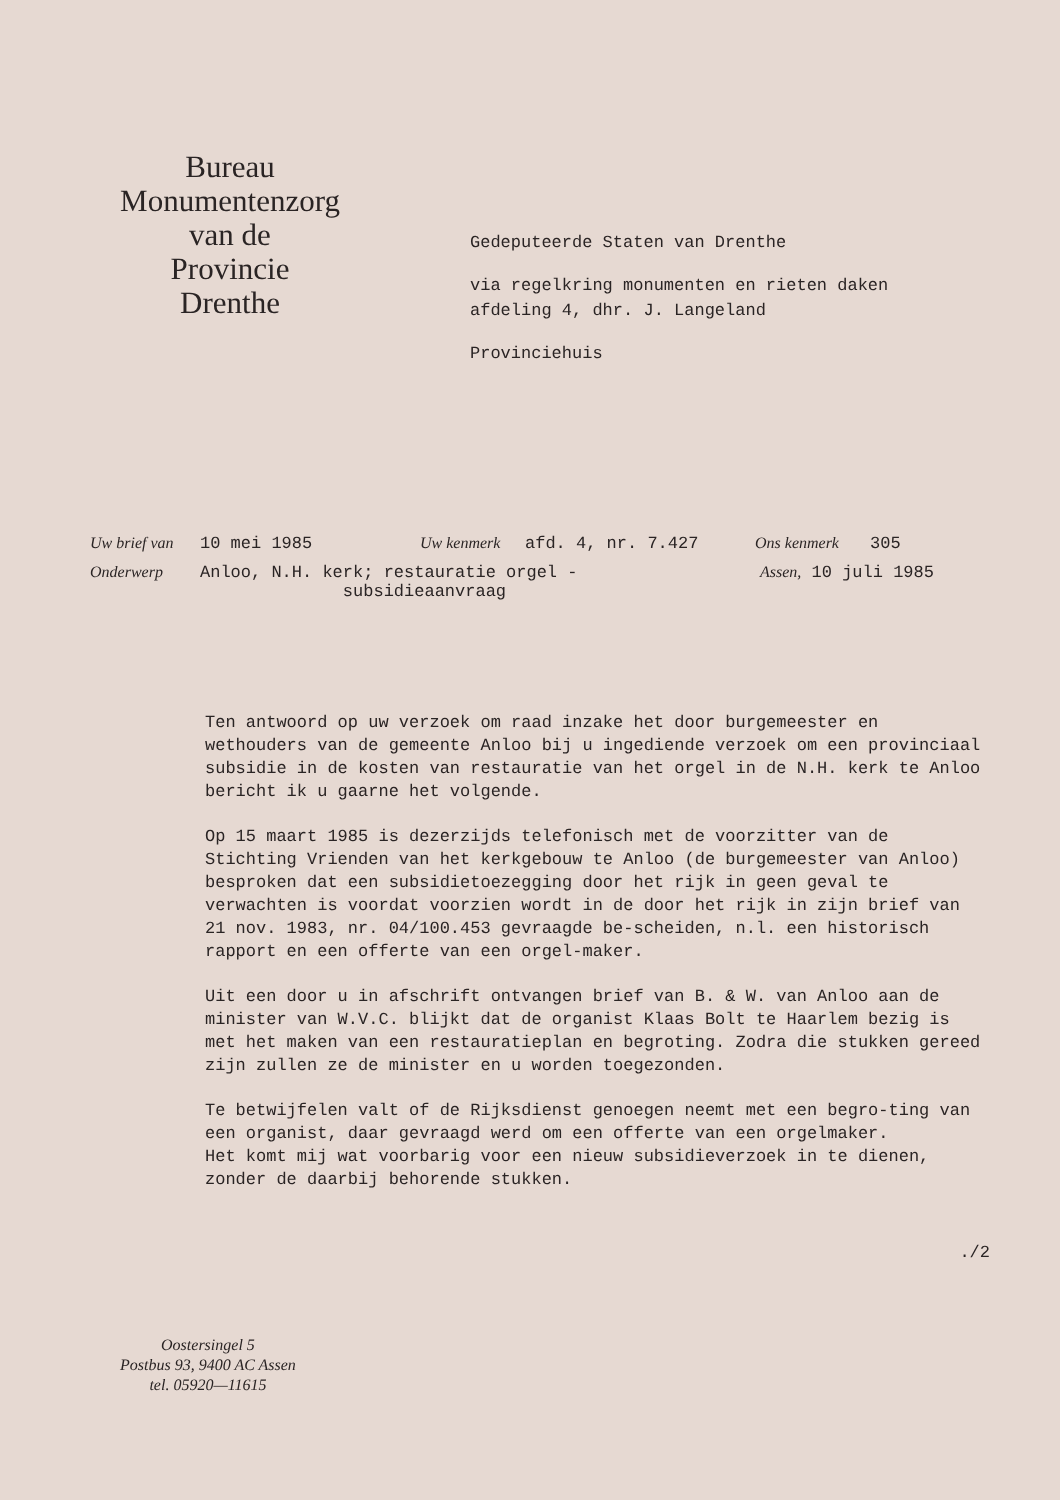Bureau
Monumentenzorg
van de
Provincie
Drenthe
Gedeputeerde Staten van Drenthe
via regelkring monumenten en rieten daken
afdeling 4, dhr. J. Langeland
Provinciehuis
Uw brief van 10 mei 1985 Uw kenmerk afd. 4, nr. 7.427 Ons kenmerk 305
Onderwerp Anloo, N.H. kerk; restauratie orgel -
subsidieaanvraag Assen, 10 juli 1985
Ten antwoord op uw verzoek om raad inzake het door burgemeester en wethouders van de gemeente Anloo bij u ingediende verzoek om een provinciaal subsidie in de kosten van restauratie van het orgel in de N.H. kerk te Anloo bericht ik u gaarne het volgende.
Op 15 maart 1985 is dezerzijds telefonisch met de voorzitter van de Stichting Vrienden van het kerkgebouw te Anloo (de burgemeester van Anloo) besproken dat een subsidietoezegging door het rijk in geen geval te verwachten is voordat voorzien wordt in de door het rijk in zijn brief van 21 nov. 1983, nr. 04/100.453 gevraagde be-scheiden, n.l. een historisch rapport en een offerte van een orgel-maker.
Uit een door u in afschrift ontvangen brief van B. & W. van Anloo aan de minister van W.V.C. blijkt dat de organist Klaas Bolt te Haarlem bezig is met het maken van een restauratieplan en begroting. Zodra die stukken gereed zijn zullen ze de minister en u worden toegezonden.
Te betwijfelen valt of de Rijksdienst genoegen neemt met een begro-ting van een organist, daar gevraagd werd om een offerte van een orgelmaker.
Het komt mij wat voorbarig voor een nieuw subsidieverzoek in te dienen, zonder de daarbij behorende stukken.
./2
Oostersingel 5
Postbus 93, 9400 AC Assen
tel. 05920—11615